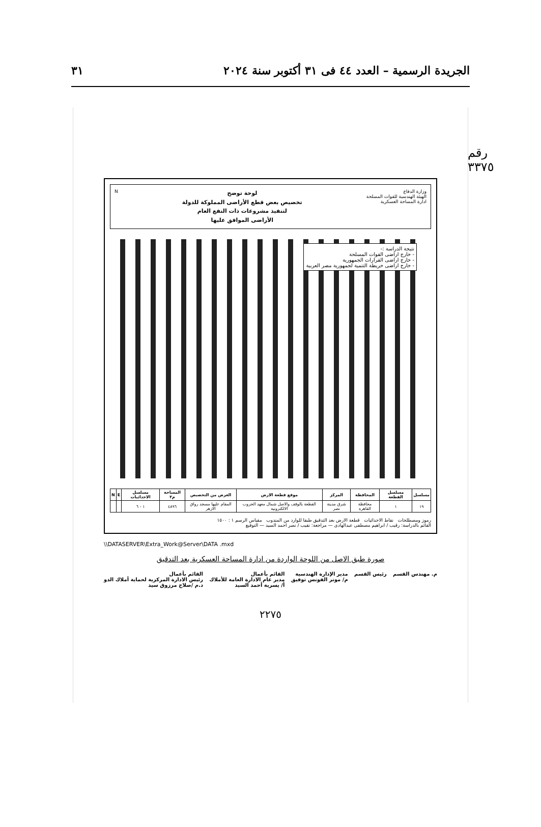الجريدة الرسمية – العدد ٤٤ فى ٣١ أكتوبر سنة ٢٠٢٤ ٣١
رقم ٣٣٧٥
وزارة الدفاع
الهيئة الهندسية للقوات المسلحة
ادارة المساحة العسكرية
لوحة توضح
تخصيص بعض قطع الأراضى المملوكة للدولة
لتنفيذ مشروعات ذات النفع العام
الأراضى الموافق عليها
N
نتيجة الدراسة :-
- خارج اراضى القوات المسلحة
- خارج اراضى القرارات الجمهورية
- خارج اراضى خريطة التنمية لجمهورية مصر العربية
| مسلسل | مسلسل القطعة | المحافظة | المركز | موقع قطعة الارض | الغرض من التخصيص | المساحة م٢ | مسلسل الاحداثيات | E | N |
| --- | --- | --- | --- | --- | --- | --- | --- | --- | --- |
| ١٩ | ١ | محافظة القاهرة | شرق مدينة نصر | القطعة بالوقف والاصل شمال معهد الحروب الالكترونية | المقام عليها مسجد رواق الازهر | ٤٨٩٦ | ١ - ٦ | | |
رموز ومصطلحات نقاط الاحداثيات قطعة الارض بعد التدقيق طبقا للوارد من المندوب مقياس الرسم ١ : ١٥٠٠
القائم بالدراسة: رقيب / ابراهيم مصطفى عبدالهادى — مراجعة: نقيب / نصر احمد السيد — التوقيع
\\DATASERVER\Extra_Work@Server\DATA .mxd
صورة طبق الاصل من اللوحة الواردة من ادارة المساحة العسكرية بعد التدقيق
م. مهندس القسم رئيس القسم مدير الإدارة الهندسية
م/ مونر الفونس توفيق القائم بأعمال
مدير عام الادارة العامة للأملاك
أ/ يسرية أحمد السيد القائم بأعمال
رئيس الادارة المركزية لحماية أملاك الدو
د.م /صلاح مرزوق سيد
٢٢٧٥